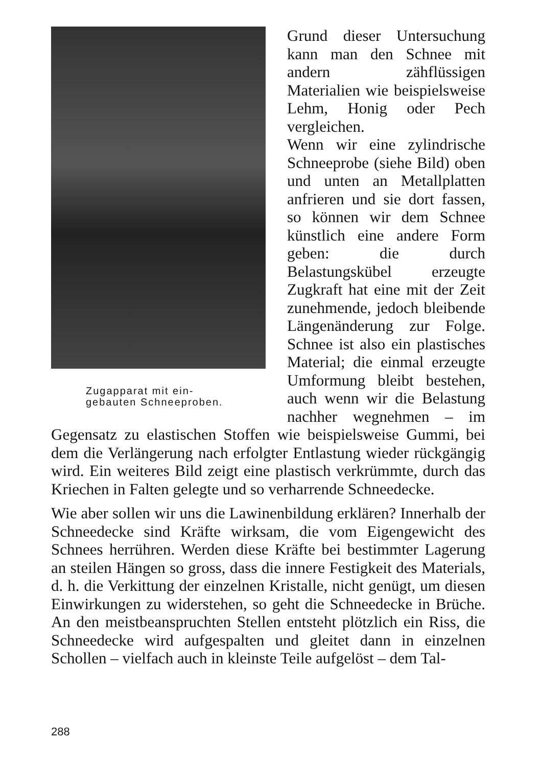Zugapparat mit ein-
gebauten Schneeproben.
Grund dieser Untersuchung kann man den Schnee mit andern zähflüssigen Materialien wie beispielsweise Lehm, Honig oder Pech vergleichen.
Wenn wir eine zylindrische Schneeprobe (siehe Bild) oben und unten an Metallplatten anfrieren und sie dort fassen, so können wir dem Schnee künstlich eine andere Form geben: die durch Belastungskübel erzeugte Zugkraft hat eine mit der Zeit zunehmende, jedoch bleibende Längenänderung zur Folge. Schnee ist also ein plastisches Material; die einmal erzeugte Umformung bleibt bestehen, auch wenn wir die Belastung nachher wegnehmen – im Gegensatz zu elastischen Stoffen wie beispielsweise Gummi, bei dem die Verlängerung nach erfolgter Entlastung wieder rückgängig wird. Ein weiteres Bild zeigt eine plastisch verkrümmte, durch das Kriechen in Falten gelegte und so verharrende Schneedecke.
Wie aber sollen wir uns die Lawinenbildung erklären? Innerhalb der Schneedecke sind Kräfte wirksam, die vom Eigengewicht des Schnees herrühren. Werden diese Kräfte bei bestimmter Lagerung an steilen Hängen so gross, dass die innere Festigkeit des Materials, d. h. die Verkittung der einzelnen Kristalle, nicht genügt, um diesen Einwirkungen zu widerstehen, so geht die Schneedecke in Brüche. An den meistbeanspruchten Stellen entsteht plötzlich ein Riss, die Schneedecke wird aufgespalten und gleitet dann in einzelnen Schollen – vielfach auch in kleinste Teile aufgelöst – dem Tal-
288